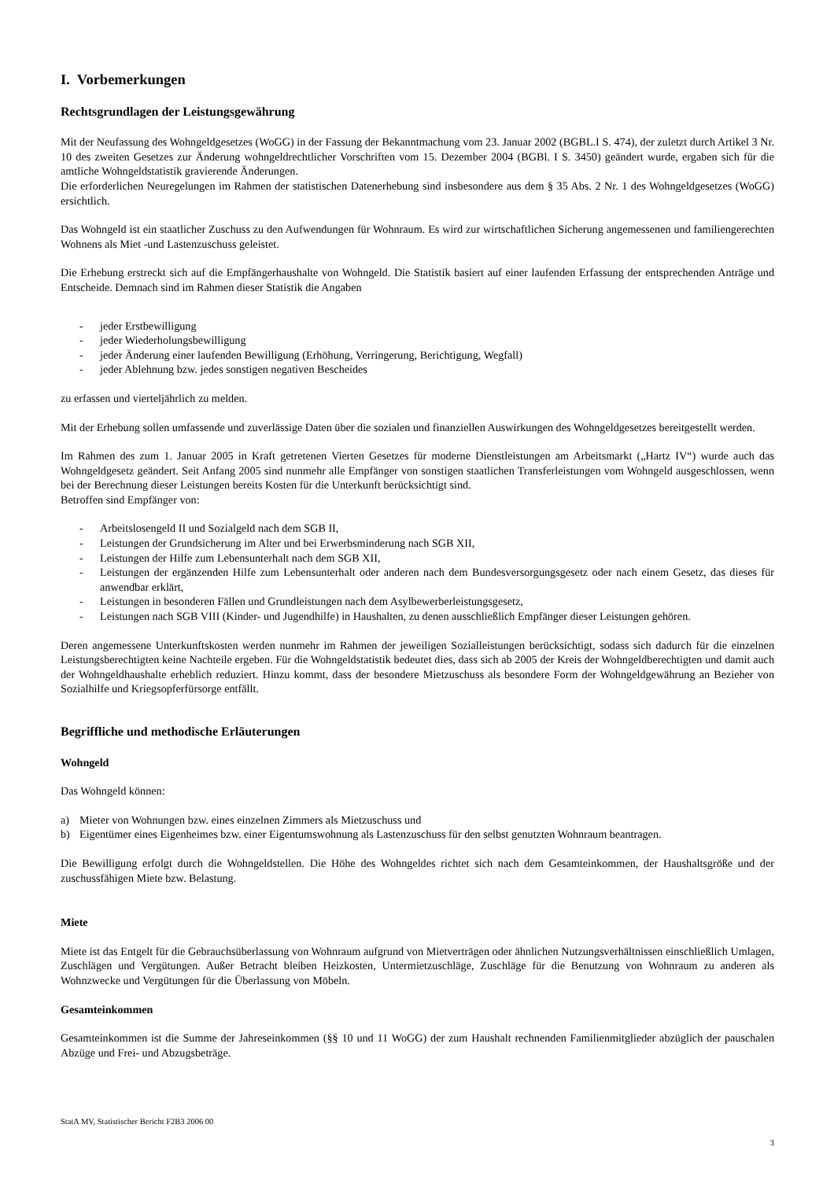I. Vorbemerkungen
Rechtsgrundlagen der Leistungsgewährung
Mit der Neufassung des Wohngeldgesetzes (WoGG) in der Fassung der Bekanntmachung vom 23. Januar 2002 (BGBL.I S. 474), der zuletzt durch Artikel 3 Nr. 10 des zweiten Gesetzes zur Änderung wohngeldrechtlicher Vorschriften vom 15. Dezember 2004 (BGBl. I S. 3450) geändert wurde, ergaben sich für die amtliche Wohngeldstatistik gravierende Änderungen.
Die erforderlichen Neuregelungen im Rahmen der statistischen Datenerhebung sind insbesondere aus dem § 35 Abs. 2 Nr. 1 des Wohngeldgesetzes (WoGG) ersichtlich.
Das Wohngeld ist ein staatlicher Zuschuss zu den Aufwendungen für Wohnraum. Es wird zur wirtschaftlichen Sicherung angemessenen und familiengerechten Wohnens als Miet -und Lastenzuschuss geleistet.
Die Erhebung erstreckt sich auf die Empfängerhaushalte von Wohngeld. Die Statistik basiert auf einer laufenden Erfassung der entsprechenden Anträge und Entscheide. Demnach sind im Rahmen dieser Statistik die Angaben
- jeder Erstbewilligung
- jeder Wiederholungsbewilligung
- jeder Änderung einer laufenden Bewilligung (Erhöhung, Verringerung, Berichtigung, Wegfall)
- jeder Ablehnung bzw. jedes sonstigen negativen Bescheides
zu erfassen und vierteljährlich zu melden.
Mit der Erhebung sollen umfassende und zuverlässige Daten über die sozialen und finanziellen Auswirkungen des Wohngeldgesetzes bereitgestellt werden.
Im Rahmen des zum 1. Januar 2005 in Kraft getretenen Vierten Gesetzes für moderne Dienstleistungen am Arbeitsmarkt („Hartz IV“) wurde auch das Wohngeldgesetz geändert. Seit Anfang 2005 sind nunmehr alle Empfänger von sonstigen staatlichen Transferleistungen vom Wohngeld ausgeschlossen, wenn bei der Berechnung dieser Leistungen bereits Kosten für die Unterkunft berücksichtigt sind.
Betroffen sind Empfänger von:
- Arbeitslosengeld II und Sozialgeld nach dem SGB II,
- Leistungen der Grundsicherung im Alter und bei Erwerbsminderung nach SGB XII,
- Leistungen der Hilfe zum Lebensunterhalt nach dem SGB XII,
- Leistungen der ergänzenden Hilfe zum Lebensunterhalt oder anderen nach dem Bundesversorgungsgesetz oder nach einem Gesetz, das dieses für anwendbar erklärt,
- Leistungen in besonderen Fällen und Grundleistungen nach dem Asylbewerberleistungsgesetz,
- Leistungen nach SGB VIII (Kinder- und Jugendhilfe) in Haushalten, zu denen ausschließlich Empfänger dieser Leistungen gehören.
Deren angemessene Unterkunftskosten werden nunmehr im Rahmen der jeweiligen Sozialleistungen berücksichtigt, sodass sich dadurch für die einzelnen Leistungsberechtigten keine Nachteile ergeben. Für die Wohngeldstatistik bedeutet dies, dass sich ab 2005 der Kreis der Wohngeldberechtigten und damit auch der Wohngeldhaushalte erheblich reduziert. Hinzu kommt, dass der besondere Mietzuschuss als besondere Form der Wohngeldgewährung an Bezieher von Sozialhilfe und Kriegsopferfürsorge entfällt.
Begriffliche und methodische Erläuterungen
Wohngeld
Das Wohngeld können:
a) Mieter von Wohnungen bzw. eines einzelnen Zimmers als Mietzuschuss und
b) Eigentümer eines Eigenheimes bzw. einer Eigentumswohnung als Lastenzuschuss für den selbst genutzten Wohnraum beantragen.
Die Bewilligung erfolgt durch die Wohngeldstellen. Die Höhe des Wohngeldes richtet sich nach dem Gesamteinkommen, der Haushaltsgröße und der zuschussfähigen Miete bzw. Belastung.
Miete
Miete ist das Entgelt für die Gebrauchsüberlassung von Wohnraum aufgrund von Mietverträgen oder ähnlichen Nutzungsverhältnissen einschließlich Umlagen, Zuschlägen und Vergütungen. Außer Betracht bleiben Heizkosten, Untermietzuschläge, Zuschläge für die Benutzung von Wohnraum zu anderen als Wohnzwecke und Vergütungen für die Überlassung von Möbeln.
Gesamteinkommen
Gesamteinkommen ist die Summe der Jahreseinkommen (§§ 10 und 11 WoGG) der zum Haushalt rechnenden Familienmitglieder abzüglich der pauschalen Abzüge und Frei- und Abzugsbeträge.
StatA MV, Statistischer Bericht F2B3 2006 00
3